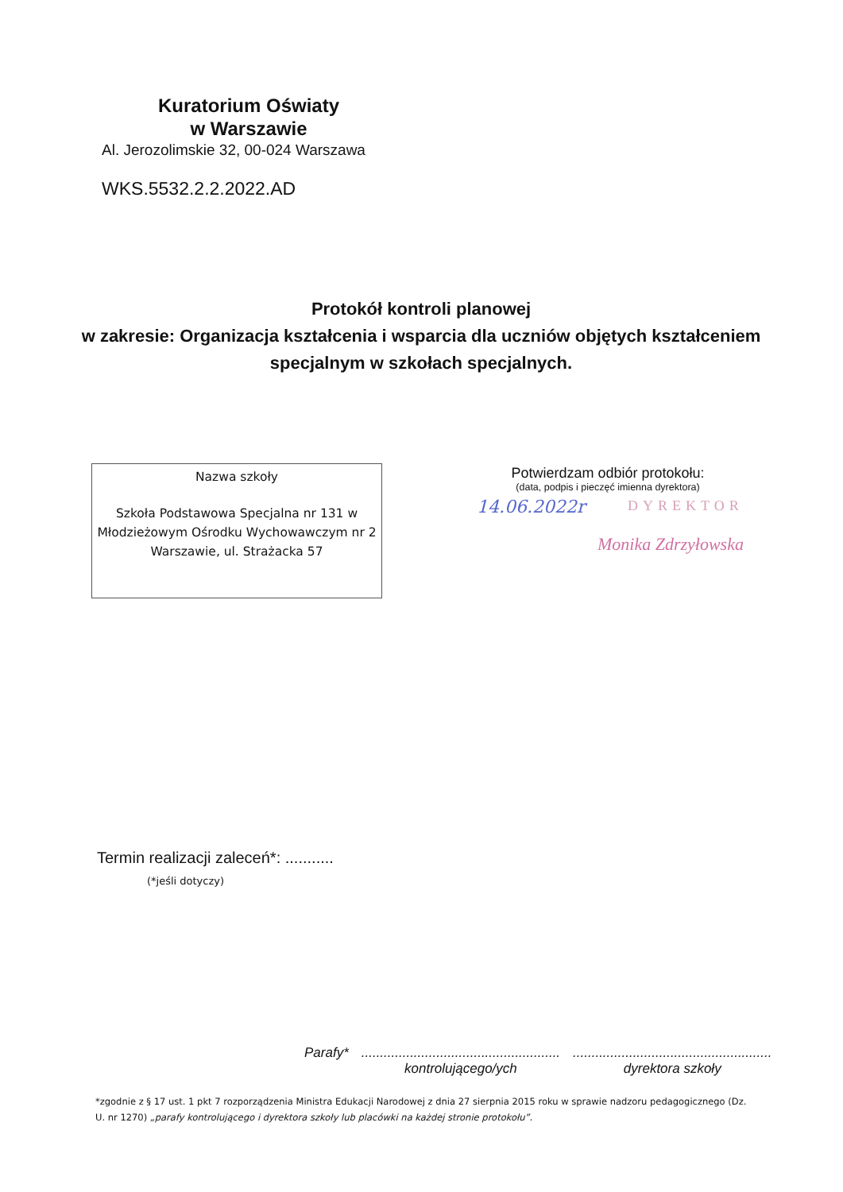Kuratorium Oświaty
w Warszawie
Al. Jerozolimskie 32, 00-024 Warszawa
WKS.5532.2.2.2022.AD
Protokół kontroli planowej
w zakresie: Organizacja kształcenia i wsparcia dla uczniów objętych kształceniem specjalnym w szkołach specjalnych.
Nazwa szkoły
Szkoła Podstawowa Specjalna nr 131 w Młodzieżowym Ośrodku Wychowawczym nr 2 Warszawie, ul. Strażacka 57
Potwierdzam odbiór protokołu:
(data, podpis i pieczęć imienna dyrektora)
14.06.2022r DYREKTOR
Monika Zdrzyłowska
Termin realizacji zaleceń*: ...........
(*jeśli dotyczy)
| Parafy* | ..................................................... | ..................................................... |
| | kontrolującego/ych | dyrektora szkoły |
*zgodnie z § 17 ust. 1 pkt 7 rozporządzenia Ministra Edukacji Narodowej z dnia 27 sierpnia 2015 roku w sprawie nadzoru pedagogicznego (Dz. U. nr 1270) „parafy kontrolującego i dyrektora szkoły lub placówki na każdej stronie protokołu”.